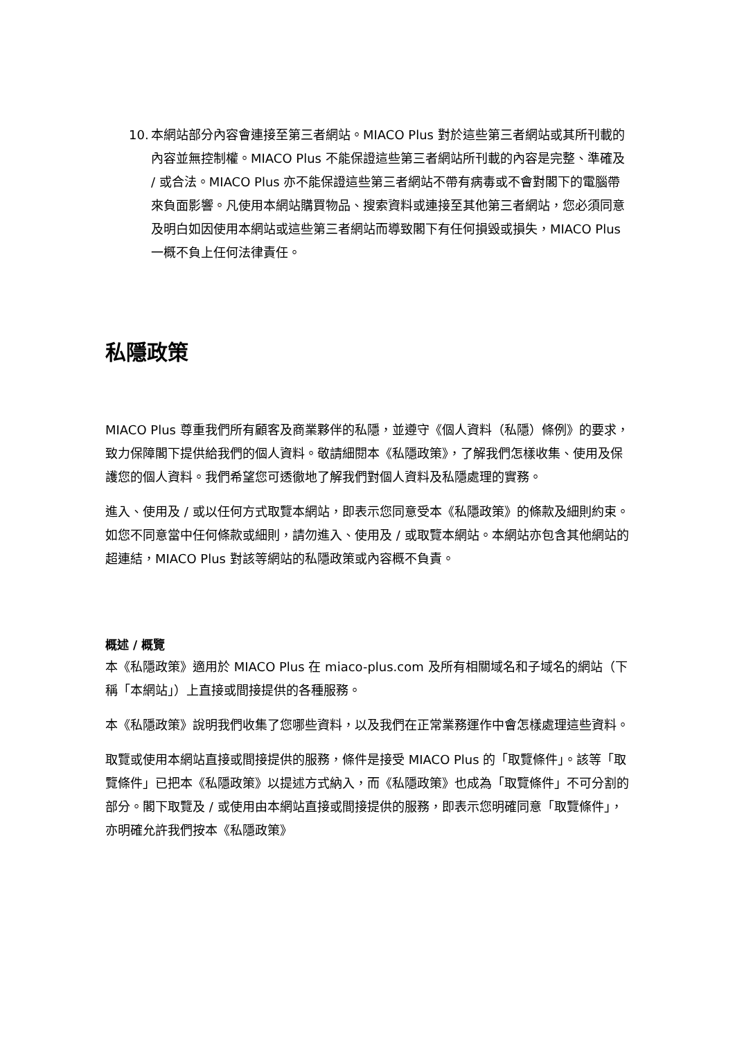10. 本網站部分內容會連接至第三者網站。MIACO Plus 對於這些第三者網站或其所刊載的內容並無控制權。MIACO Plus 不能保證這些第三者網站所刊載的內容是完整、準確及 / 或合法。MIACO Plus 亦不能保證這些第三者網站不帶有病毒或不會對閣下的電腦帶來負面影響。凡使用本網站購買物品、搜索資料或連接至其他第三者網站，您必須同意及明白如因使用本網站或這些第三者網站而導致閣下有任何損毀或損失，MIACO Plus 一概不負上任何法律責任。
私隱政策
MIACO Plus 尊重我們所有顧客及商業夥伴的私隱，並遵守《個人資料（私隱）條例》的要求，致力保障閣下提供給我們的個人資料。敬請細閱本《私隱政策》，了解我們怎樣收集、使用及保護您的個人資料。我們希望您可透徹地了解我們對個人資料及私隱處理的實務。
進入、使用及 / 或以任何方式取覽本網站，即表示您同意受本《私隱政策》的條款及細則約束。如您不同意當中任何條款或細則，請勿進入、使用及 / 或取覽本網站。本網站亦包含其他網站的超連結，MIACO Plus 對該等網站的私隱政策或內容概不負責。
概述 / 概覽
本《私隱政策》適用於 MIACO Plus 在 miaco-plus.com 及所有相關域名和子域名的網站（下稱「本網站」）上直接或間接提供的各種服務。
本《私隱政策》說明我們收集了您哪些資料，以及我們在正常業務運作中會怎樣處理這些資料。
取覽或使用本網站直接或間接提供的服務，條件是接受 MIACO Plus 的「取覽條件」。該等「取覽條件」已把本《私隱政策》以提述方式納入，而《私隱政策》也成為「取覽條件」不可分割的部分。閣下取覽及 / 或使用由本網站直接或間接提供的服務，即表示您明確同意「取覽條件」，亦明確允許我們按本《私隱政策》